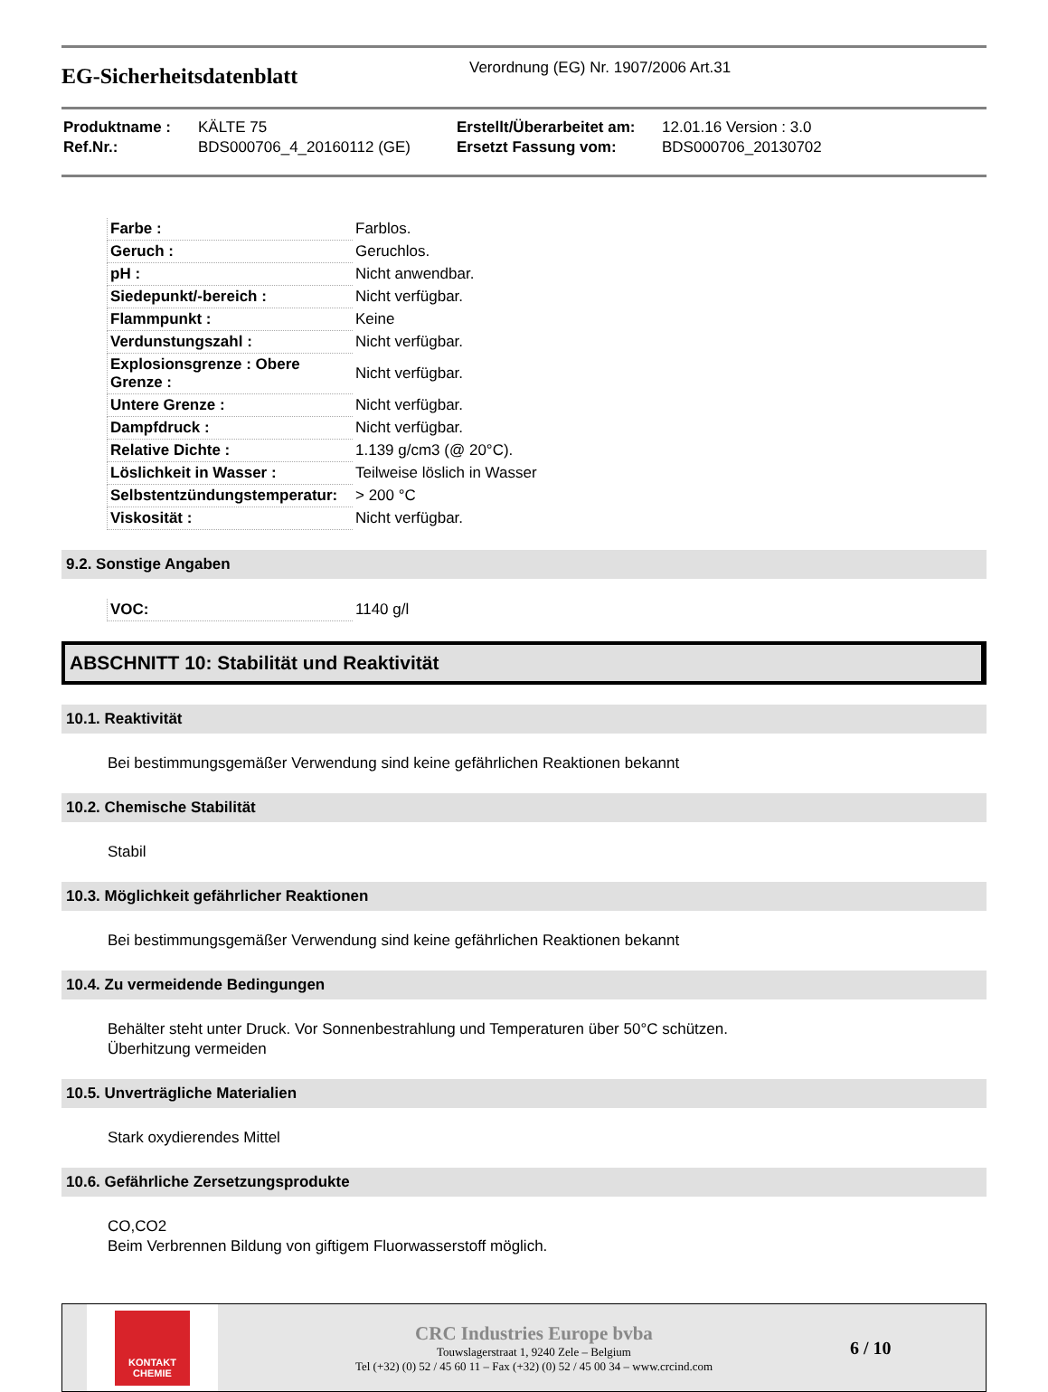EG-Sicherheitsdatenblatt
Verordnung (EG) Nr. 1907/2006 Art.31
| Produktname : | KÄLTE 75 | Erstellt/Überarbeitet am: | 12.01.16 Version : 3.0 |
| Ref.Nr.: | BDS000706_4_20160112 (GE) | Ersetzt Fassung vom: | BDS000706_20130702 |
| Farbe : | Farblos. |
| Geruch : | Geruchlos. |
| pH : | Nicht anwendbar. |
| Siedepunkt/-bereich : | Nicht verfügbar. |
| Flammpunkt : | Keine |
| Verdunstungszahl : | Nicht verfügbar. |
| Explosionsgrenze : Obere Grenze : | Nicht verfügbar. |
| Untere Grenze : | Nicht verfügbar. |
| Dampfdruck : | Nicht verfügbar. |
| Relative Dichte : | 1.139 g/cm3 (@ 20°C). |
| Löslichkeit in Wasser : | Teilweise löslich in Wasser |
| Selbstentzündungstemperatur: | > 200 °C |
| Viskosität : | Nicht verfügbar. |
9.2. Sonstige Angaben
| VOC: | 1140 g/l |
ABSCHNITT 10: Stabilität und Reaktivität
10.1. Reaktivität
Bei bestimmungsgemäßer Verwendung sind keine gefährlichen Reaktionen bekannt
10.2. Chemische Stabilität
Stabil
10.3. Möglichkeit gefährlicher Reaktionen
Bei bestimmungsgemäßer Verwendung sind keine gefährlichen Reaktionen bekannt
10.4. Zu vermeidende Bedingungen
Behälter steht unter Druck. Vor Sonnenbestrahlung und Temperaturen über 50°C schützen.
Überhitzung vermeiden
10.5. Unverträgliche Materialien
Stark oxydierendes Mittel
10.6. Gefährliche Zersetzungsprodukte
CO,CO2
Beim Verbrennen Bildung von giftigem Fluorwasserstoff möglich.
KONTAKT
CHEMIE
CRC Industries Europe bvba
Touwslagerstraat 1, 9240 Zele – Belgium
Tel (+32) (0) 52 / 45 60 11 – Fax (+32) (0) 52 / 45 00 34 – www.crcind.com
6 / 10